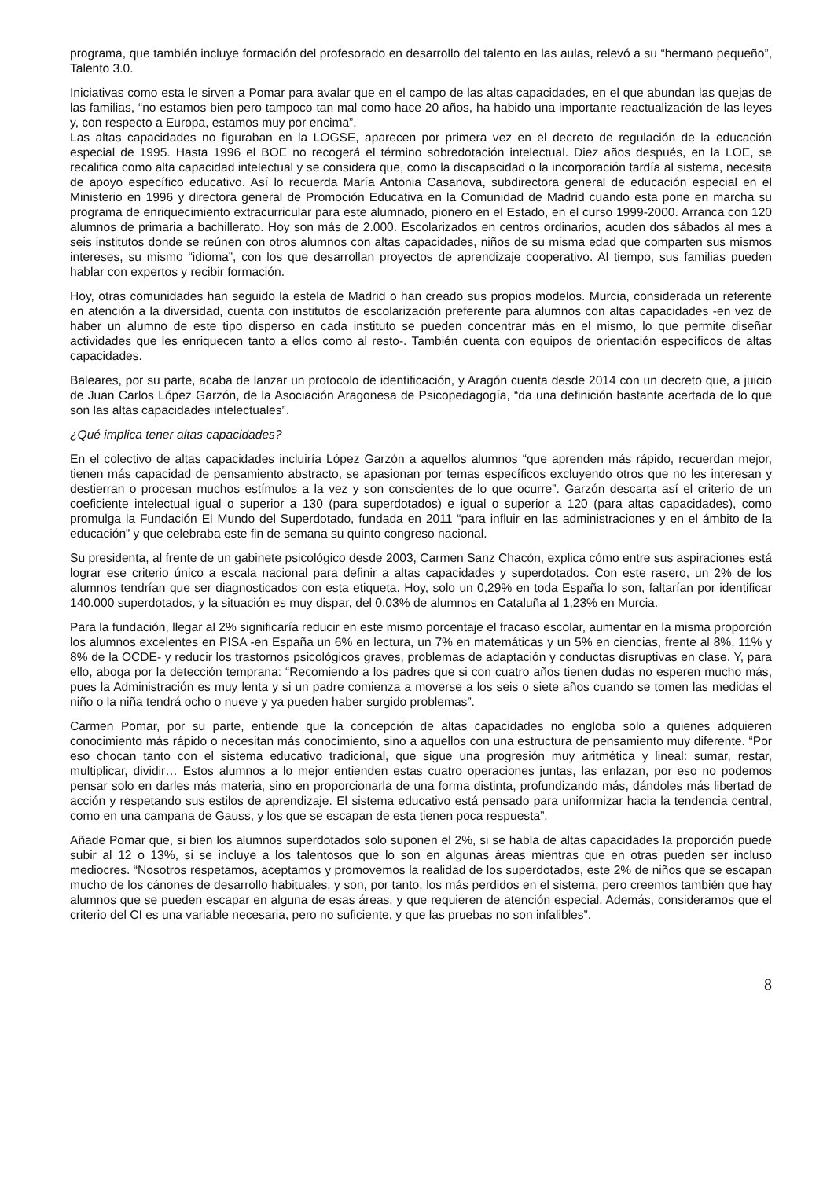programa, que también incluye formación del profesorado en desarrollo del talento en las aulas, relevó a su “hermano pequeño”, Talento 3.0.
Iniciativas como esta le sirven a Pomar para avalar que en el campo de las altas capacidades, en el que abundan las quejas de las familias, “no estamos bien pero tampoco tan mal como hace 20 años, ha habido una importante reactualización de las leyes y, con respecto a Europa, estamos muy por encima”.
Las altas capacidades no figuraban en la LOGSE, aparecen por primera vez en el decreto de regulación de la educación especial de 1995. Hasta 1996 el BOE no recogerá el término sobredotación intelectual. Diez años después, en la LOE, se recalifica como alta capacidad intelectual y se considera que, como la discapacidad o la incorporación tardía al sistema, necesita de apoyo específico educativo. Así lo recuerda María Antonia Casanova, subdirectora general de educación especial en el Ministerio en 1996 y directora general de Promoción Educativa en la Comunidad de Madrid cuando esta pone en marcha su programa de enriquecimiento extracurricular para este alumnado, pionero en el Estado, en el curso 1999-2000. Arranca con 120 alumnos de primaria a bachillerato. Hoy son más de 2.000. Escolarizados en centros ordinarios, acuden dos sábados al mes a seis institutos donde se reúnen con otros alumnos con altas capacidades, niños de su misma edad que comparten sus mismos intereses, su mismo “idioma”, con los que desarrollan proyectos de aprendizaje cooperativo. Al tiempo, sus familias pueden hablar con expertos y recibir formación.
Hoy, otras comunidades han seguido la estela de Madrid o han creado sus propios modelos. Murcia, considerada un referente en atención a la diversidad, cuenta con institutos de escolarización preferente para alumnos con altas capacidades -en vez de haber un alumno de este tipo disperso en cada instituto se pueden concentrar más en el mismo, lo que permite diseñar actividades que les enriquecen tanto a ellos como al resto-. También cuenta con equipos de orientación específicos de altas capacidades.
Baleares, por su parte, acaba de lanzar un protocolo de identificación, y Aragón cuenta desde 2014 con un decreto que, a juicio de Juan Carlos López Garzón, de la Asociación Aragonesa de Psicopedagogía, “da una definición bastante acertada de lo que son las altas capacidades intelectuales”.
¿Qué implica tener altas capacidades?
En el colectivo de altas capacidades incluiría López Garzón a aquellos alumnos “que aprenden más rápido, recuerdan mejor, tienen más capacidad de pensamiento abstracto, se apasionan por temas específicos excluyendo otros que no les interesan y destierran o procesan muchos estímulos a la vez y son conscientes de lo que ocurre”. Garzón descarta así el criterio de un coeficiente intelectual igual o superior a 130 (para superdotados) e igual o superior a 120 (para altas capacidades), como promulga la Fundación El Mundo del Superdotado, fundada en 2011 “para influir en las administraciones y en el ámbito de la educación” y que celebraba este fin de semana su quinto congreso nacional.
Su presidenta, al frente de un gabinete psicológico desde 2003, Carmen Sanz Chacón, explica cómo entre sus aspiraciones está lograr ese criterio único a escala nacional para definir a altas capacidades y superdotados. Con este rasero, un 2% de los alumnos tendrían que ser diagnosticados con esta etiqueta. Hoy, solo un 0,29% en toda España lo son, faltarían por identificar 140.000 superdotados, y la situación es muy dispar, del 0,03% de alumnos en Cataluña al 1,23% en Murcia.
Para la fundación, llegar al 2% significaría reducir en este mismo porcentaje el fracaso escolar, aumentar en la misma proporción los alumnos excelentes en PISA -en España un 6% en lectura, un 7% en matemáticas y un 5% en ciencias, frente al 8%, 11% y 8% de la OCDE- y reducir los trastornos psicológicos graves, problemas de adaptación y conductas disruptivas en clase. Y, para ello, aboga por la detección temprana: “Recomiendo a los padres que si con cuatro años tienen dudas no esperen mucho más, pues la Administración es muy lenta y si un padre comienza a moverse a los seis o siete años cuando se tomen las medidas el niño o la niña tendrá ocho o nueve y ya pueden haber surgido problemas”.
Carmen Pomar, por su parte, entiende que la concepción de altas capacidades no engloba solo a quienes adquieren conocimiento más rápido o necesitan más conocimiento, sino a aquellos con una estructura de pensamiento muy diferente. “Por eso chocan tanto con el sistema educativo tradicional, que sigue una progresión muy aritmética y lineal: sumar, restar, multiplicar, dividir… Estos alumnos a lo mejor entienden estas cuatro operaciones juntas, las enlazan, por eso no podemos pensar solo en darles más materia, sino en proporcionarla de una forma distinta, profundizando más, dándoles más libertad de acción y respetando sus estilos de aprendizaje. El sistema educativo está pensado para uniformizar hacia la tendencia central, como en una campana de Gauss, y los que se escapan de esta tienen poca respuesta”.
Añade Pomar que, si bien los alumnos superdotados solo suponen el 2%, si se habla de altas capacidades la proporción puede subir al 12 o 13%, si se incluye a los talentosos que lo son en algunas áreas mientras que en otras pueden ser incluso mediocres. “Nosotros respetamos, aceptamos y promovemos la realidad de los superdotados, este 2% de niños que se escapan mucho de los cánones de desarrollo habituales, y son, por tanto, los más perdidos en el sistema, pero creemos también que hay alumnos que se pueden escapar en alguna de esas áreas, y que requieren de atención especial. Además, consideramos que el criterio del CI es una variable necesaria, pero no suficiente, y que las pruebas no son infalibles”.
8